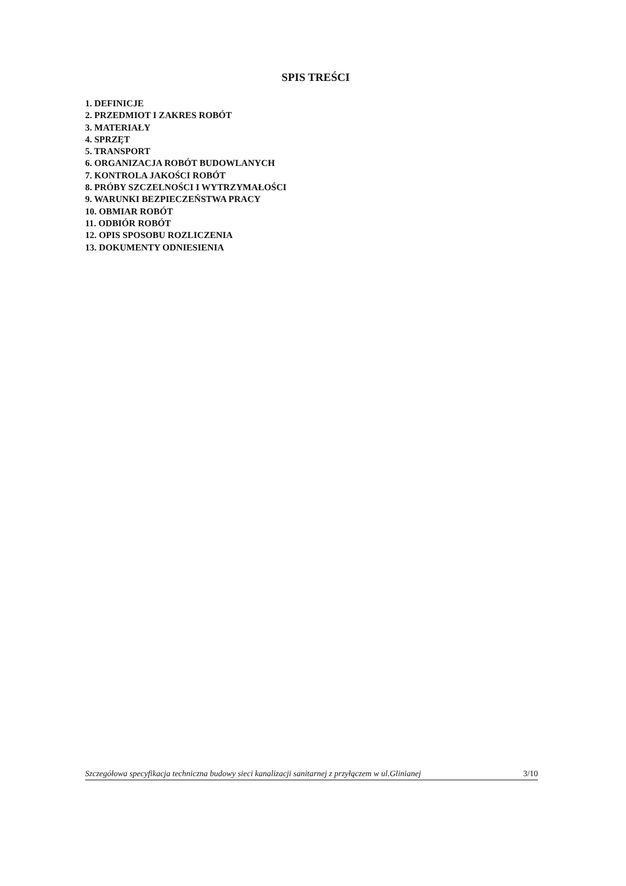SPIS TREŚCI
1. DEFINICJE
2. PRZEDMIOT I ZAKRES ROBÓT
3. MATERIAŁY
4. SPRZĘT
5. TRANSPORT
6. ORGANIZACJA ROBÓT BUDOWLANYCH
7. KONTROLA JAKOŚCI ROBÓT
8. PRÓBY SZCZELNOŚCI I WYTRZYMAŁOŚCI
9. WARUNKI BEZPIECZEŃSTWA PRACY
10. OBMIAR ROBÓT
11. ODBIÓR ROBÓT
12. OPIS SPOSOBU ROZLICZENIA
13. DOKUMENTY ODNIESIENIA
Szczegółowa specyfikacja techniczna budowy sieci kanalizacji sanitarnej z przyłączem w ul.Glinianej 3/10